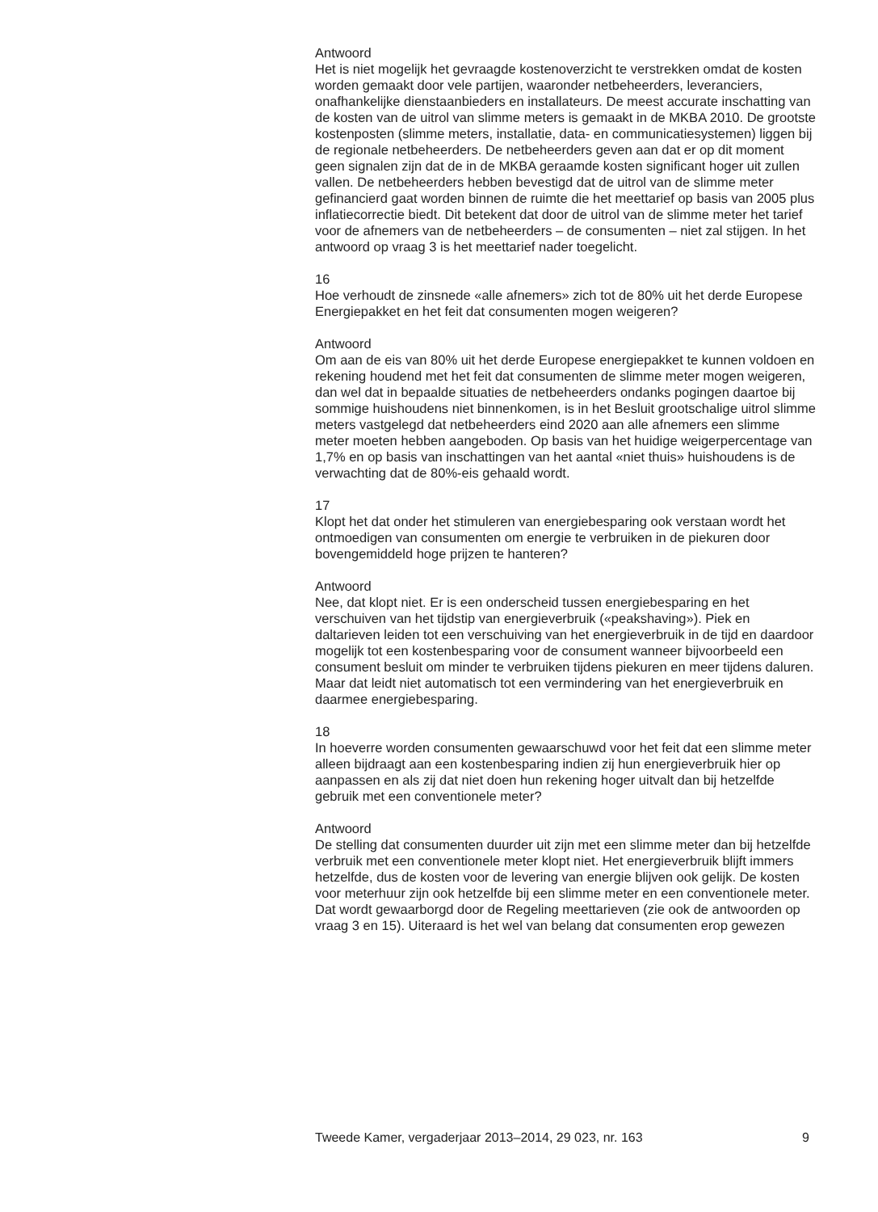Antwoord
Het is niet mogelijk het gevraagde kostenoverzicht te verstrekken omdat de kosten worden gemaakt door vele partijen, waaronder netbeheerders, leveranciers, onafhankelijke dienstaanbieders en installateurs. De meest accurate inschatting van de kosten van de uitrol van slimme meters is gemaakt in de MKBA 2010. De grootste kostenposten (slimme meters, installatie, data- en communicatiesystemen) liggen bij de regionale netbeheerders. De netbeheerders geven aan dat er op dit moment geen signalen zijn dat de in de MKBA geraamde kosten significant hoger uit zullen vallen. De netbeheerders hebben bevestigd dat de uitrol van de slimme meter gefinancierd gaat worden binnen de ruimte die het meettarief op basis van 2005 plus inflatiecorrectie biedt. Dit betekent dat door de uitrol van de slimme meter het tarief voor de afnemers van de netbeheerders – de consumenten – niet zal stijgen. In het antwoord op vraag 3 is het meettarief nader toegelicht.
16
Hoe verhoudt de zinsnede «alle afnemers» zich tot de 80% uit het derde Europese Energiepakket en het feit dat consumenten mogen weigeren?
Antwoord
Om aan de eis van 80% uit het derde Europese energiepakket te kunnen voldoen en rekening houdend met het feit dat consumenten de slimme meter mogen weigeren, dan wel dat in bepaalde situaties de netbeheerders ondanks pogingen daartoe bij sommige huishoudens niet binnenkomen, is in het Besluit grootschalige uitrol slimme meters vastgelegd dat netbeheerders eind 2020 aan alle afnemers een slimme meter moeten hebben aangeboden. Op basis van het huidige weigerpercentage van 1,7% en op basis van inschattingen van het aantal «niet thuis» huishoudens is de verwachting dat de 80%-eis gehaald wordt.
17
Klopt het dat onder het stimuleren van energiebesparing ook verstaan wordt het ontmoedigen van consumenten om energie te verbruiken in de piekuren door bovengemiddeld hoge prijzen te hanteren?
Antwoord
Nee, dat klopt niet. Er is een onderscheid tussen energiebesparing en het verschuiven van het tijdstip van energieverbruik («peakshaving»). Piek en daltarieven leiden tot een verschuiving van het energieverbruik in de tijd en daardoor mogelijk tot een kostenbesparing voor de consument wanneer bijvoorbeeld een consument besluit om minder te verbruiken tijdens piekuren en meer tijdens daluren. Maar dat leidt niet automatisch tot een vermindering van het energieverbruik en daarmee energiebesparing.
18
In hoeverre worden consumenten gewaarschuwd voor het feit dat een slimme meter alleen bijdraagt aan een kostenbesparing indien zij hun energieverbruik hier op aanpassen en als zij dat niet doen hun rekening hoger uitvalt dan bij hetzelfde gebruik met een conventionele meter?
Antwoord
De stelling dat consumenten duurder uit zijn met een slimme meter dan bij hetzelfde verbruik met een conventionele meter klopt niet. Het energieverbruik blijft immers hetzelfde, dus de kosten voor de levering van energie blijven ook gelijk. De kosten voor meterhuur zijn ook hetzelfde bij een slimme meter en een conventionele meter. Dat wordt gewaarborgd door de Regeling meettarieven (zie ook de antwoorden op vraag 3 en 15). Uiteraard is het wel van belang dat consumenten erop gewezen
Tweede Kamer, vergaderjaar 2013–2014, 29 023, nr. 163 9